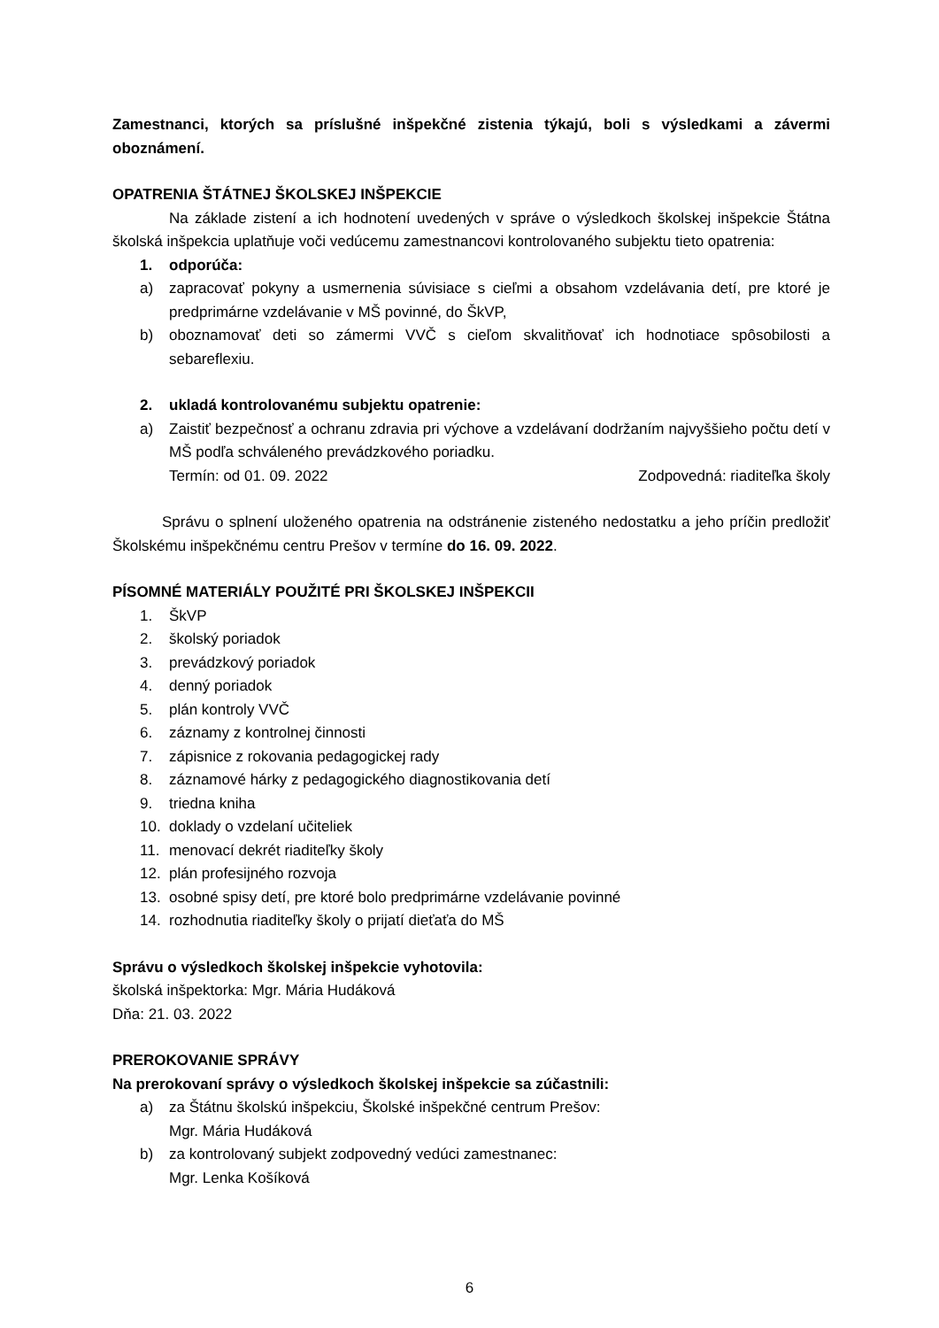Zamestnanci, ktorých sa príslušné inšpekčné zistenia týkajú, boli s výsledkami a závermi oboznámení.
OPATRENIA ŠTÁTNEJ ŠKOLSKEJ INŠPEKCIE
Na základe zistení a ich hodnotení uvedených v správe o výsledkoch školskej inšpekcie Štátna školská inšpekcia uplatňuje voči vedúcemu zamestnancovi kontrolovaného subjektu tieto opatrenia:
1. odporúča:
a) zapracovať pokyny a usmernenia súvisiace s cieľmi a obsahom vzdelávania detí, pre ktoré je predprimárne vzdelávanie v MŠ povinné, do ŠkVP,
b) oboznamovať deti so zámermi VVČ s cieľom skvalitňovať ich hodnotiace spôsobilosti a sebareflexiu.
2. ukladá kontrolovanému subjektu opatrenie:
a) Zaistiť bezpečnosť a ochranu zdravia pri výchove a vzdelávaní dodržaním najvyššieho počtu detí v MŠ podľa schváleného prevádzkového poriadku.
Termín: od 01. 09. 2022 Zodpovedná: riaditeľka školy
Správu o splnení uloženého opatrenia na odstránenie zisteného nedostatku a jeho príčin predložiť Školskému inšpekčnému centru Prešov v termíne do 16. 09. 2022.
PÍSOMNÉ MATERIÁLY POUŽITÉ PRI ŠKOLSKEJ INŠPEKCII
1. ŠkVP
2. školský poriadok
3. prevádzkový poriadok
4. denný poriadok
5. plán kontroly VVČ
6. záznamy z kontrolnej činnosti
7. zápisnice z rokovania pedagogickej rady
8. záznamové hárky z pedagogického diagnostikovania detí
9. triedna kniha
10. doklady o vzdelaní učiteliek
11. menovací dekrét riaditeľky školy
12. plán profesijného rozvoja
13. osobné spisy detí, pre ktoré bolo predprimárne vzdelávanie povinné
14. rozhodnutia riaditeľky školy o prijatí dieťaťa do MŠ
Správu o výsledkoch školskej inšpekcie vyhotovila:
školská inšpektorka: Mgr. Mária Hudáková
Dňa: 21. 03. 2022
PREROKOVANIE SPRÁVY
Na prerokovaní správy o výsledkoch školskej inšpekcie sa zúčastnili:
a) za Štátnu školskú inšpekciu, Školské inšpekčné centrum Prešov:
Mgr. Mária Hudáková
b) za kontrolovaný subjekt zodpovedný vedúci zamestnanec:
Mgr. Lenka Košíková
6